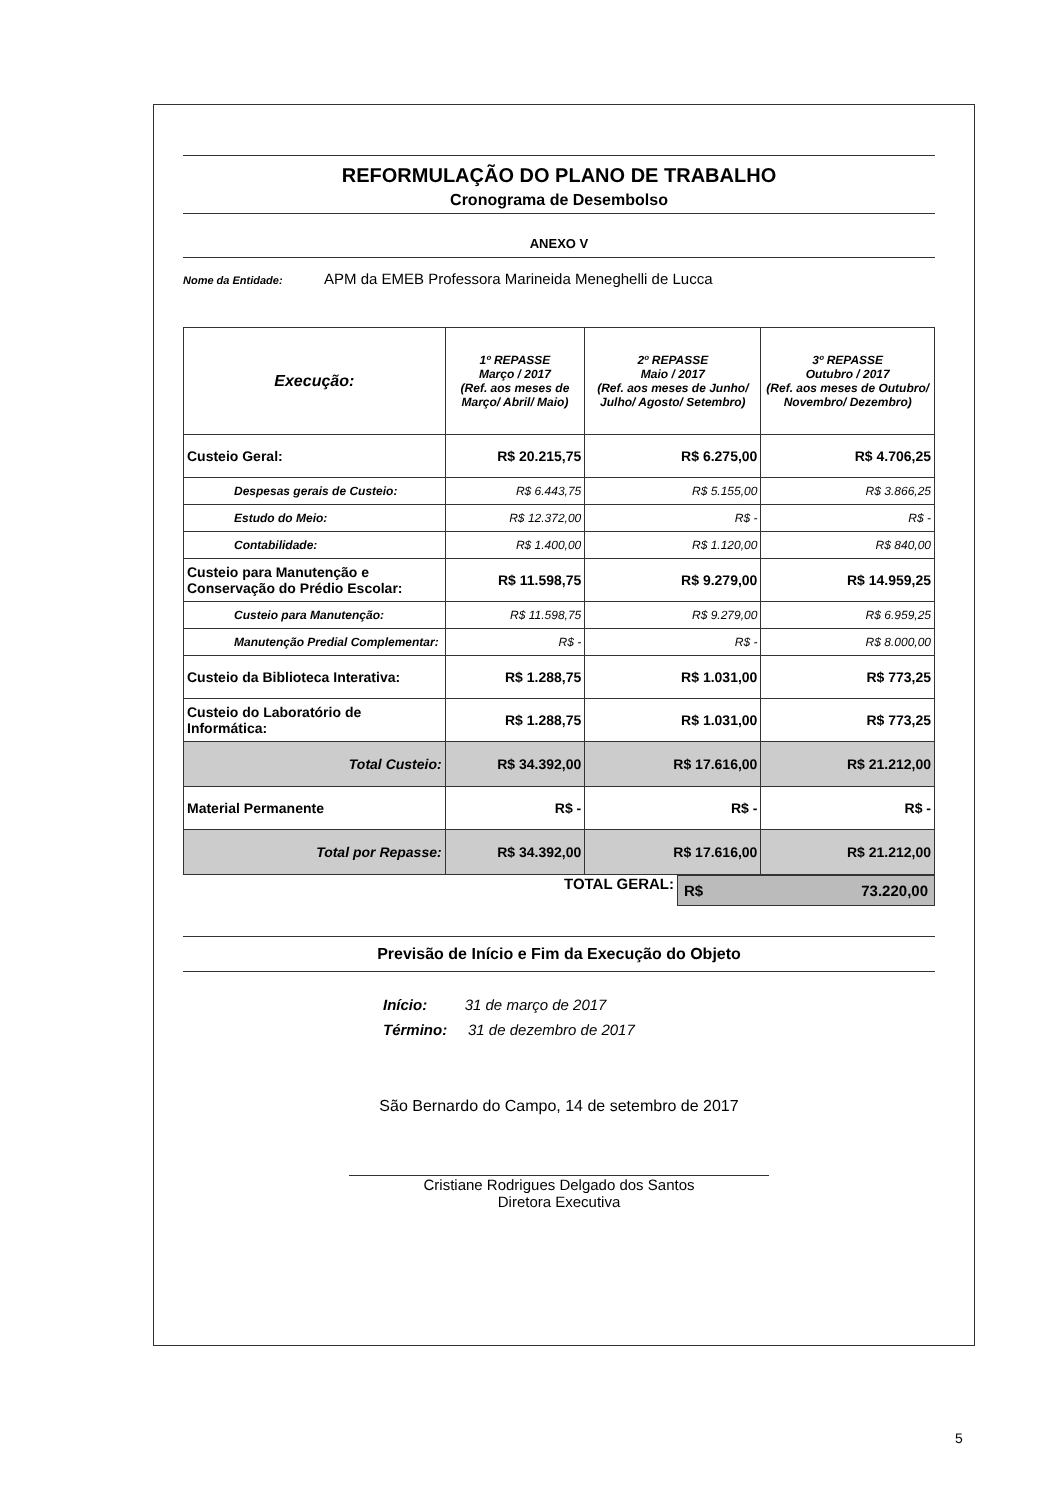REFORMULAÇÃO DO PLANO DE TRABALHO
Cronograma de Desembolso
ANEXO V
Nome da Entidade: APM da EMEB Professora Marineida Meneghelli de Lucca
| Execução: | 1º REPASSE Março / 2017 (Ref. aos meses de Março/ Abril/ Maio) | 2º REPASSE Maio / 2017 (Ref. aos meses de Junho/ Julho/ Agosto/ Setembro) | 3º REPASSE Outubro / 2017 (Ref. aos meses de Outubro/ Novembro/ Dezembro) |
| --- | --- | --- | --- |
| Custeio Geral: | R$ 20.215,75 | R$ 6.275,00 | R$ 4.706,25 |
| Despesas gerais de Custeio: | R$ 6.443,75 | R$ 5.155,00 | R$ 3.866,25 |
| Estudo do Meio: | R$ 12.372,00 | R$ - | R$ - |
| Contabilidade: | R$ 1.400,00 | R$ 1.120,00 | R$ 840,00 |
| Custeio para Manutenção e Conservação do Prédio Escolar: | R$ 11.598,75 | R$ 9.279,00 | R$ 14.959,25 |
| Custeio para Manutenção: | R$ 11.598,75 | R$ 9.279,00 | R$ 6.959,25 |
| Manutenção Predial Complementar: | R$ - | R$ - | R$ 8.000,00 |
| Custeio da Biblioteca Interativa: | R$ 1.288,75 | R$ 1.031,00 | R$ 773,25 |
| Custeio do Laboratório de Informática: | R$ 1.288,75 | R$ 1.031,00 | R$ 773,25 |
| Total Custeio: | R$ 34.392,00 | R$ 17.616,00 | R$ 21.212,00 |
| Material Permanente | R$ - | R$ - | R$ - |
| Total por Repasse: | R$ 34.392,00 | R$ 17.616,00 | R$ 21.212,00 |
TOTAL GERAL: R$ 73.220,00
Previsão de Início e Fim da Execução do Objeto
Início: 31 de março de 2017
Término: 31 de dezembro de 2017
São Bernardo do Campo, 14 de setembro de 2017
Cristiane Rodrigues Delgado dos Santos
Diretora Executiva
5